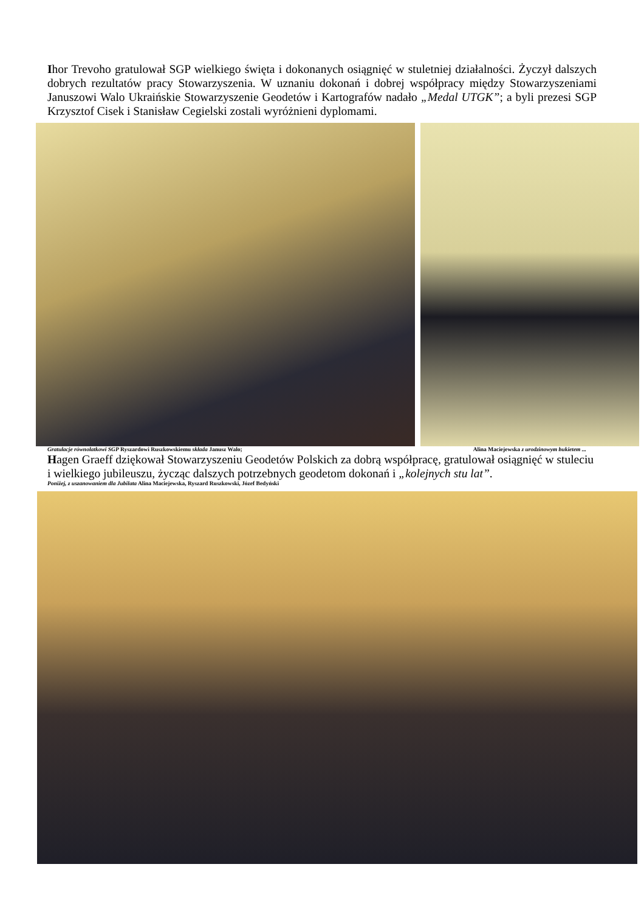Ihor Trevoho gratulował SGP wielkiego święta i dokonanych osiągnięć w stuletniej działalności. Życzył dalszych dobrych rezultatów pracy Stowarzyszenia. W uznaniu dokonań i dobrej współpracy między Stowarzyszeniami Januszowi Walo Ukraińskie Stowarzyszenie Geodetów i Kartografów nadało „Medal UTGK”; a byli prezesi SGP Krzysztof Cisek i Stanisław Cegielski zostali wyróżnieni dyplomami.
Gratulacje równolatkowi SGP Ryszardowi Ruszkowskiemu składa Janusz Walo; Alina Maciejewska z urodzinowym bukietem ...
Hagen Graeff dziękował Stowarzyszeniu Geodetów Polskich za dobrą współpracę, gratulował osiągnięć w stuleciu i wielkiego jubileuszu, życząc dalszych potrzebnych geodetom dokonań i „kolejnych stu lat”.
Poniżej, z uszanowaniem dla Jubilata Alina Maciejewska, Ryszard Ruszkowski, Józef Bedyński